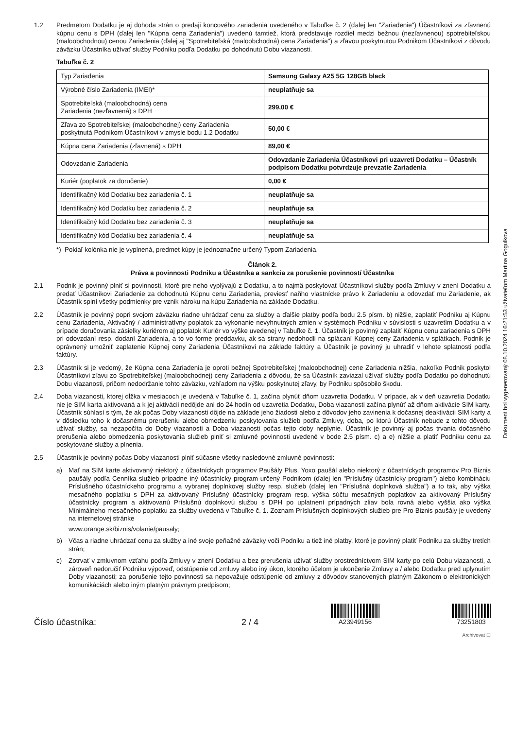1.2 Predmetom Dodatku je aj dohoda strán o predaji koncového zariadenia uvedeného v Tabuľke č. 2 (ďalej len "Zariadenie") Účastníkovi za zľavnenú kúpnu cenu s DPH (ďalej len "Kúpna cena Zariadenia") uvedenú tamtiež, ktorá predstavuje rozdiel medzi bežnou (nezľavnenou) spotrebiteľskou (maloobchodnou) cenou Zariadenia (ďalej aj "Spotrebiteľská (maloobchodná) cena Zariadenia") a zľavou poskytnutou Podnikom Účastníkovi z dôvodu záväzku Účastníka užívať služby Podniku podľa Dodatku po dohodnutú Dobu viazanosti.
Tabuľka č. 2
| Typ Zariadenia | Samsung Galaxy A25 5G 128GB black |
| Výrobné číslo Zariadenia (IMEI)* | neuplatňuje sa |
| Spotrebiteľská (maloobchodná) cena Zariadenia (nezľavnená) s DPH | 299,00 € |
| Zľava zo Spotrebiteľskej (maloobchodnej) ceny Zariadenia poskytnutá Podnikom Účastníkovi v zmysle bodu 1.2 Dodatku | 50,00 € |
| Kúpna cena Zariadenia (zľavnená) s DPH | 89,00 € |
| Odovzdanie Zariadenia | Odovzdanie Zariadenia Účastníkovi pri uzavretí Dodatku – Účastník podpisom Dodatku potvrdzuje prevzatie Zariadenia |
| Kuriér (poplatok za doručenie) | 0,00 € |
| Identifikačný kód Dodatku bez zariadenia č. 1 | neuplatňuje sa |
| Identifikačný kód Dodatku bez zariadenia č. 2 | neuplatňuje sa |
| Identifikačný kód Dodatku bez zariadenia č. 3 | neuplatňuje sa |
| Identifikačný kód Dodatku bez zariadenia č. 4 | neuplatňuje sa |
*) Pokiaľ kolónka nie je vyplnená, predmet kúpy je jednoznačne určený Typom Zariadenia.
Článok 2.
Práva a povinnosti Podniku a Účastníka a sankcia za porušenie povinností Účastníka
2.1 Podnik je povinný plniť si povinnosti, ktoré pre neho vyplývajú z Dodatku, a to najmä poskytovať Účastníkovi služby podľa Zmluvy v znení Dodatku a predať Účastníkovi Zariadenie za dohodnutú Kúpnu cenu Zariadenia, previesť naňho vlastnícke právo k Zariadeniu a odovzdať mu Zariadenie, ak Účastník splní všetky podmienky pre vznik nároku na kúpu Zariadenia na základe Dodatku.
2.2 Účastník je povinný popri svojom záväzku riadne uhrádzať cenu za služby a ďalšie platby podľa bodu 2.5 písm. b) nižšie, zaplatiť Podniku aj Kúpnu cenu Zariadenia, Aktivačný / administratívny poplatok za vykonanie nevyhnutných zmien v systémoch Podniku v súvislosti s uzavretím Dodatku a v prípade doručovania zásielky kuriérom aj poplatok Kuriér vo výške uvedenej v Tabuľke č. 1. Účastník je povinný zaplatiť Kúpnu cenu zariadenia s DPH pri odovzdaní resp. dodaní Zariadenia, a to vo forme preddavku, ak sa strany nedohodli na splácaní Kúpnej ceny Zariadenia v splátkach. Podnik je oprávnený umožniť zaplatenie Kúpnej ceny Zariadenia Účastníkovi na základe faktúry a Účastník je povinný ju uhradiť v lehote splatnosti podľa faktúry.
2.3 Účastník si je vedomý, že Kúpna cena Zariadenia je oproti bežnej Spotrebiteľskej (maloobchodnej) cene Zariadenia nižšia, nakoľko Podnik poskytol Účastníkovi zľavu zo Spotrebiteľskej (maloobchodnej) ceny Zariadenia z dôvodu, že sa Účastník zaviazal užívať služby podľa Dodatku po dohodnutú Dobu viazanosti, pričom nedodržanie tohto záväzku, vzhľadom na výšku poskytnutej zľavy, by Podniku spôsobilo škodu.
2.4 Doba viazanosti, ktorej dĺžka v mesiacoch je uvedená v Tabuľke č. 1, začína plynúť dňom uzavretia Dodatku. V prípade, ak v deň uzavretia Dodatku nie je SIM karta aktivovaná a k jej aktivácii nedôjde ani do 24 hodín od uzavretia Dodatku, Doba viazanosti začína plynúť až dňom aktivácie SIM karty. Účastník súhlasí s tým, že ak počas Doby viazanosti dôjde na základe jeho žiadosti alebo z dôvodov jeho zavinenia k dočasnej deaktivácii SIM karty a v dôsledku toho k dočasnému prerušeniu alebo obmedzeniu poskytovania služieb podľa Zmluvy, doba, po ktorú Účastník nebude z tohto dôvodu užívať služby, sa nezapočíta do Doby viazanosti a Doba viazanosti počas tejto doby neplynie. Účastník je povinný aj počas trvania dočasného prerušenia alebo obmedzenia poskytovania služieb plniť si zmluvné povinnosti uvedené v bode 2.5 písm. c) a e) nižšie a platiť Podniku cenu za poskytované služby a plnenia.
2.5 Účastník je povinný počas Doby viazanosti plniť súčasne všetky nasledovné zmluvné povinnosti:
a) Mať na SIM karte aktivovaný niektorý z účastníckych programov Paušály Plus, Yoxo paušál alebo niektorý z účastníckych programov Pro Biznis paušály podľa Cenníka služieb prípadne iný účastnícky program určený Podnikom (ďalej len "Príslušný účastnícky program") alebo kombináciu Príslušného účastníckeho programu a vybranej doplnkovej služby resp. služieb (ďalej len "Príslušná doplnková služba") a to tak, aby výška mesačného poplatku s DPH za aktivovaný Príslušný účastnícky program resp. výška súčtu mesačných poplatkov za aktivovaný Príslušný účastnícky program a aktivovanú Príslušnú doplnkovú službu s DPH po uplatnení prípadných zliav bola rovná alebo vyššia ako výška Minimálneho mesačného poplatku za služby uvedená v Tabuľke č. 1. Zoznam Príslušných doplnkových služieb pre Pro Biznis paušály je uvedený na internetovej stránke
www.orange.sk/biznis/volanie/pausaly;
b) Včas a riadne uhrádzať cenu za služby a iné svoje peňažné záväzky voči Podniku a tiež iné platby, ktoré je povinný platiť Podniku za služby tretích strán;
c) Zotrvať v zmluvnom vzťahu podľa Zmluvy v znení Dodatku a bez prerušenia užívať služby prostredníctvom SIM karty po celú Dobu viazanosti, a zároveň nedoručiť Podniku výpoveď, odstúpenie od zmluvy alebo iný úkon, ktorého účelom je ukončenie Zmluvy a / alebo Dodatku pred uplynutím Doby viazanosti; za porušenie tejto povinnosti sa nepovažuje odstúpenie od zmluvy z dôvodov stanovených platným Zákonom o elektronických komunikáciách alebo iným platným právnym predpisom;
Číslo účastníka:
2 / 4
A23949156
73251803
Archivovat ☐
Dokument bol vygenerovaný 08.10.2024 16:21:53 užívateľom Martina Gogulkova